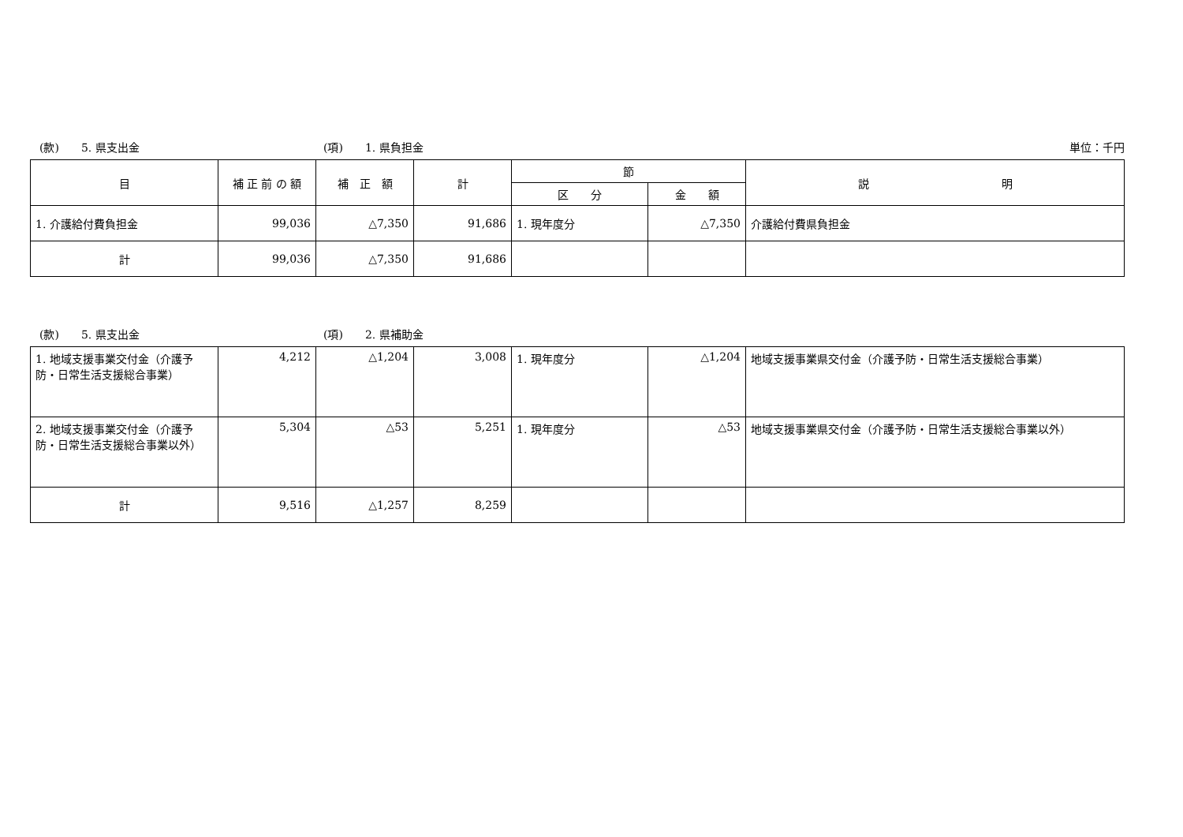(款)　　5. 県支出金 (項)　　1. 県負担金 単位：千円
| 目 | 補 正 前 の 額 | 補 正 額 | 計 | 節 | | 説 明 |
| --- | --- | --- | --- | --- | --- | --- |
| | | | | 区 分 | 金 額 | |
| 1. 介護給付費負担金 | 99,036 | △7,350 | 91,686 | 1. 現年度分 | △7,350 | 介護給付費県負担金 |
| 計 | 99,036 | △7,350 | 91,686 | | | |
(款)　　5. 県支出金 (項)　　2. 県補助金
| 1. 地域支援事業交付金（介護予防・日常生活支援総合事業） | 4,212 | △1,204 | 3,008 | 1. 現年度分 | △1,204 | 地域支援事業県交付金（介護予防・日常生活支援総合事業） |
| 2. 地域支援事業交付金（介護予防・日常生活支援総合事業以外） | 5,304 | △53 | 5,251 | 1. 現年度分 | △53 | 地域支援事業県交付金（介護予防・日常生活支援総合事業以外） |
| 計 | 9,516 | △1,257 | 8,259 | | | |